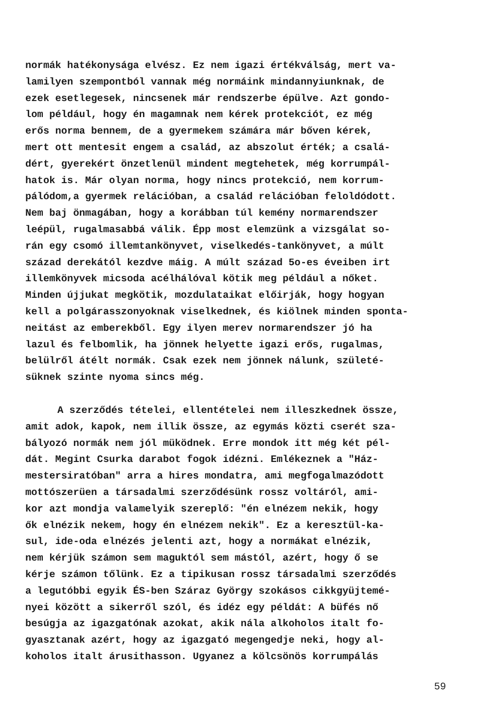normák hatékonysága elvész. Ez nem igazi értékválság, mert va-
lamilyen szempontból vannak még normáink mindannyiunknak, de
ezek esetlegesek, nincsenek már rendszerbe épülve. Azt gondo-
lom például, hogy én magamnak nem kérek protekciót, ez még
erős norma bennem, de a gyermekem számára már bőven kérek,
mert ott mentesit engem a család, az abszolut érték; a csalá-
dért, gyerekért önzetlenül mindent megtehetek, még korrumpál-
hatok is. Már olyan norma, hogy nincs protekció, nem korrum-
pálódom,a gyermek relációban, a család relációban feloldódott.
Nem baj önmagában, hogy a korábban túl kemény normarendszer
leépül, rugalmasabbá válik. Épp most elemzünk a vizsgálat so-
rán egy csomó illemtankönyvet, viselkedés-tankönyvet, a múlt
század derekától kezdve máig. A múlt század 5o-es éveiben irt
illemkönyvek micsoda acélhálóval kötik meg például a nőket.
Minden újjukat megkötik, mozdulataikat előirják, hogy hogyan
kell a polgárasszonyoknak viselkednek, és kiölnek minden sponta-
neitást az emberekből. Egy ilyen merev normarendszer jó ha
lazul és felbomlik, ha jönnek helyette igazi erős, rugalmas,
belülről átélt normák. Csak ezek nem jönnek nálunk, születé-
süknek szinte nyoma sincs még.
A szerződés tételei, ellentételei nem illeszkednek össze,
amit adok, kapok, nem illik össze, az egymás közti cserét sza-
bályozó normák nem jól müködnek. Erre mondok itt még két pél-
dát. Megint Csurka darabot fogok idézni. Emlékeznek a "Ház-
mestersiratóban" arra a hires mondatra, ami megfogalmazódott
mottószerüen a társadalmi szerződésünk rossz voltáról, ami-
kor azt mondja valamelyik szereplő: "én elnézem nekik, hogy
ők elnézik nekem, hogy én elnézem nekik". Ez a keresztül-ka-
sul, ide-oda elnézés jelenti azt, hogy a normákat elnézik,
nem kérjük számon sem maguktól sem mástól, azért, hogy ő se
kérje számon tőlünk. Ez a tipikusan rossz társadalmi szerződés
a legutóbbi egyik ÉS-ben Száraz György szokásos cikkgyüjtemé-
nyei között a sikerről szól, és idéz egy példát: A büfés nő
besúgja az igazgatónak azokat, akik nála alkoholos italt fo-
gyasztanak azért, hogy az igazgató megengedje neki, hogy al-
koholos italt árusithasson. Ugyanez a kölcsönös korrumpálás
59